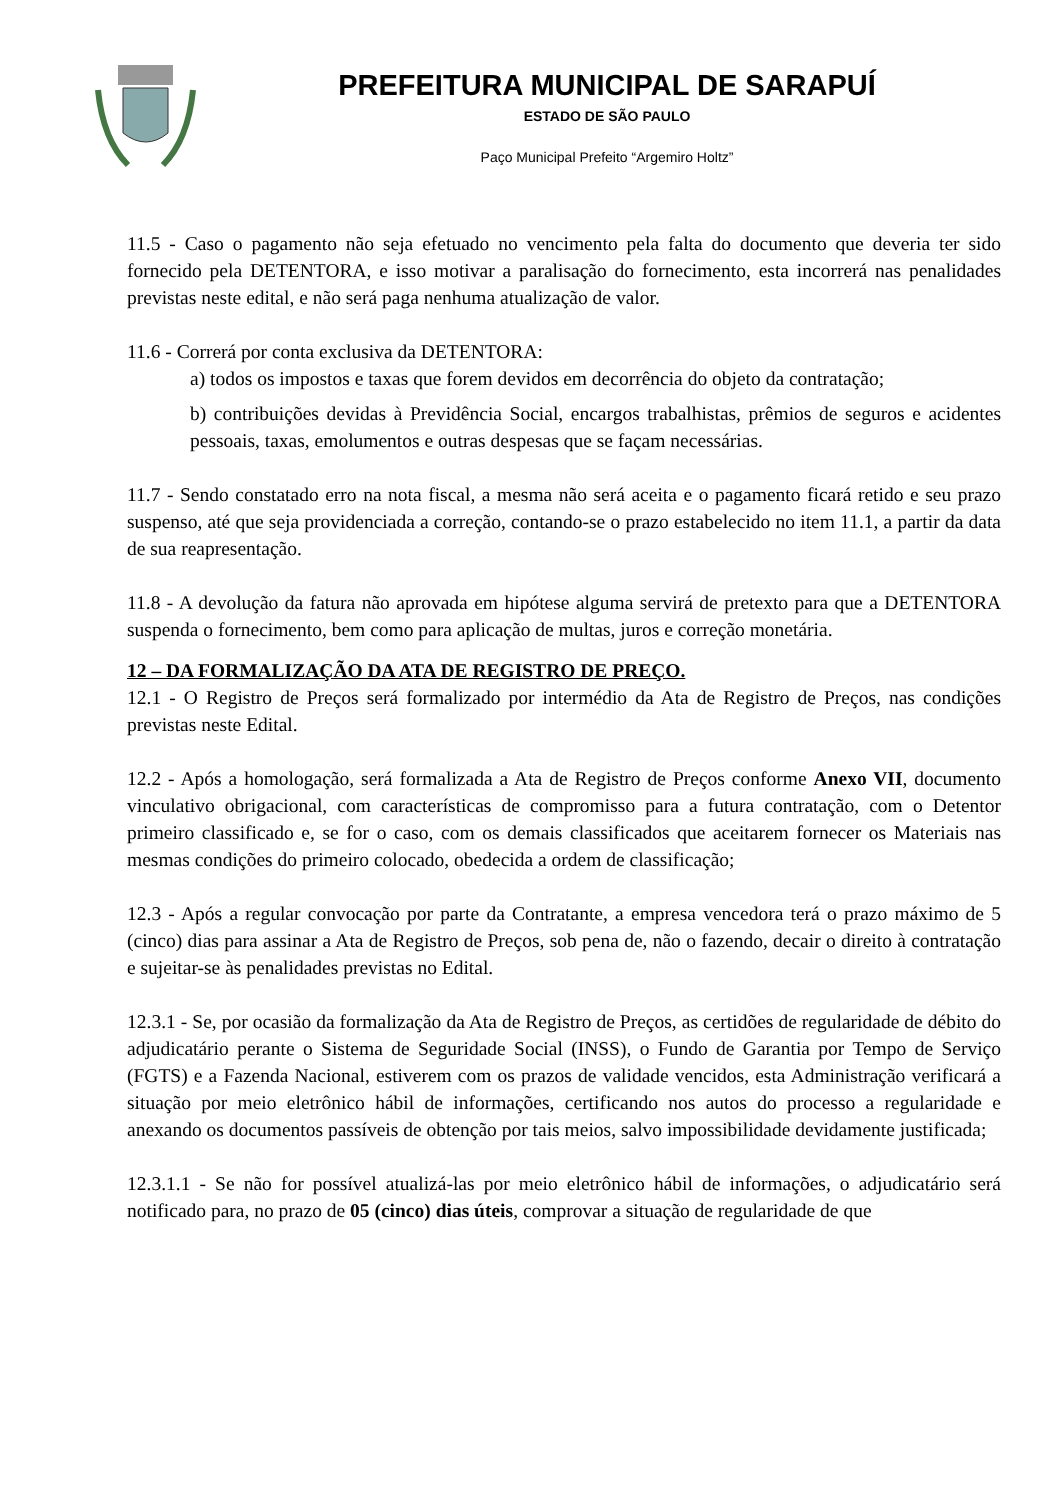PREFEITURA MUNICIPAL DE SARAPUÍ
ESTADO DE SÃO PAULO
Paço Municipal Prefeito “Argemiro Holtz”
11.5 - Caso o pagamento não seja efetuado no vencimento pela falta do documento que deveria ter sido fornecido pela DETENTORA, e isso motivar a paralisação do fornecimento, esta incorrerá nas penalidades previstas neste edital, e não será paga nenhuma atualização de valor.
11.6 - Correrá por conta exclusiva da DETENTORA:
a) todos os impostos e taxas que forem devidos em decorrência do objeto da contratação;
b) contribuições devidas à Previdência Social, encargos trabalhistas, prêmios de seguros e acidentes pessoais, taxas, emolumentos e outras despesas que se façam necessárias.
11.7 - Sendo constatado erro na nota fiscal, a mesma não será aceita e o pagamento ficará retido e seu prazo suspenso, até que seja providenciada a correção, contando-se o prazo estabelecido no item 11.1, a partir da data de sua reapresentação.
11.8 - A devolução da fatura não aprovada em hipótese alguma servirá de pretexto para que a DETENTORA suspenda o fornecimento, bem como para aplicação de multas, juros e correção monetária.
12 – DA FORMALIZAÇÃO DA ATA DE REGISTRO DE PREÇO.
12.1 - O Registro de Preços será formalizado por intermédio da Ata de Registro de Preços, nas condições previstas neste Edital.
12.2 - Após a homologação, será formalizada a Ata de Registro de Preços conforme Anexo VII, documento vinculativo obrigacional, com características de compromisso para a futura contratação, com o Detentor primeiro classificado e, se for o caso, com os demais classificados que aceitarem fornecer os Materiais nas mesmas condições do primeiro colocado, obedecida a ordem de classificação;
12.3 - Após a regular convocação por parte da Contratante, a empresa vencedora terá o prazo máximo de 5 (cinco) dias para assinar a Ata de Registro de Preços, sob pena de, não o fazendo, decair o direito à contratação e sujeitar-se às penalidades previstas no Edital.
12.3.1 - Se, por ocasião da formalização da Ata de Registro de Preços, as certidões de regularidade de débito do adjudicatário perante o Sistema de Seguridade Social (INSS), o Fundo de Garantia por Tempo de Serviço (FGTS) e a Fazenda Nacional, estiverem com os prazos de validade vencidos, esta Administração verificará a situação por meio eletrônico hábil de informações, certificando nos autos do processo a regularidade e anexando os documentos passíveis de obtenção por tais meios, salvo impossibilidade devidamente justificada;
12.3.1.1 - Se não for possível atualizá-las por meio eletrônico hábil de informações, o adjudicatário será notificado para, no prazo de 05 (cinco) dias úteis, comprovar a situação de regularidade de que